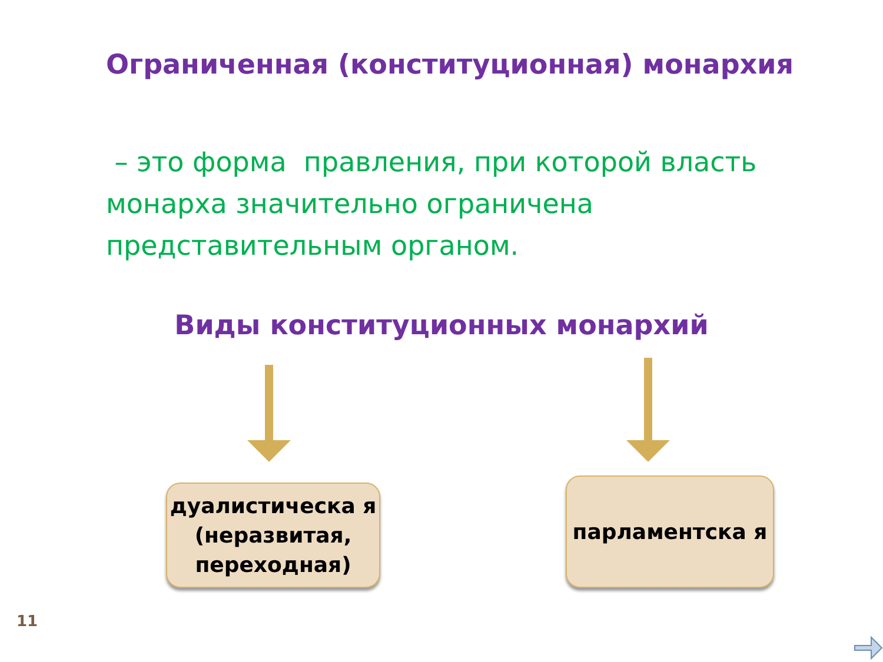Ограниченная (конституционная) монархия
– это форма правления, при которой власть монарха значительно ограничена представительным органом.
Виды конституционных монархий
дуалистическа я (неразвитая, переходная)
парламентска я
11